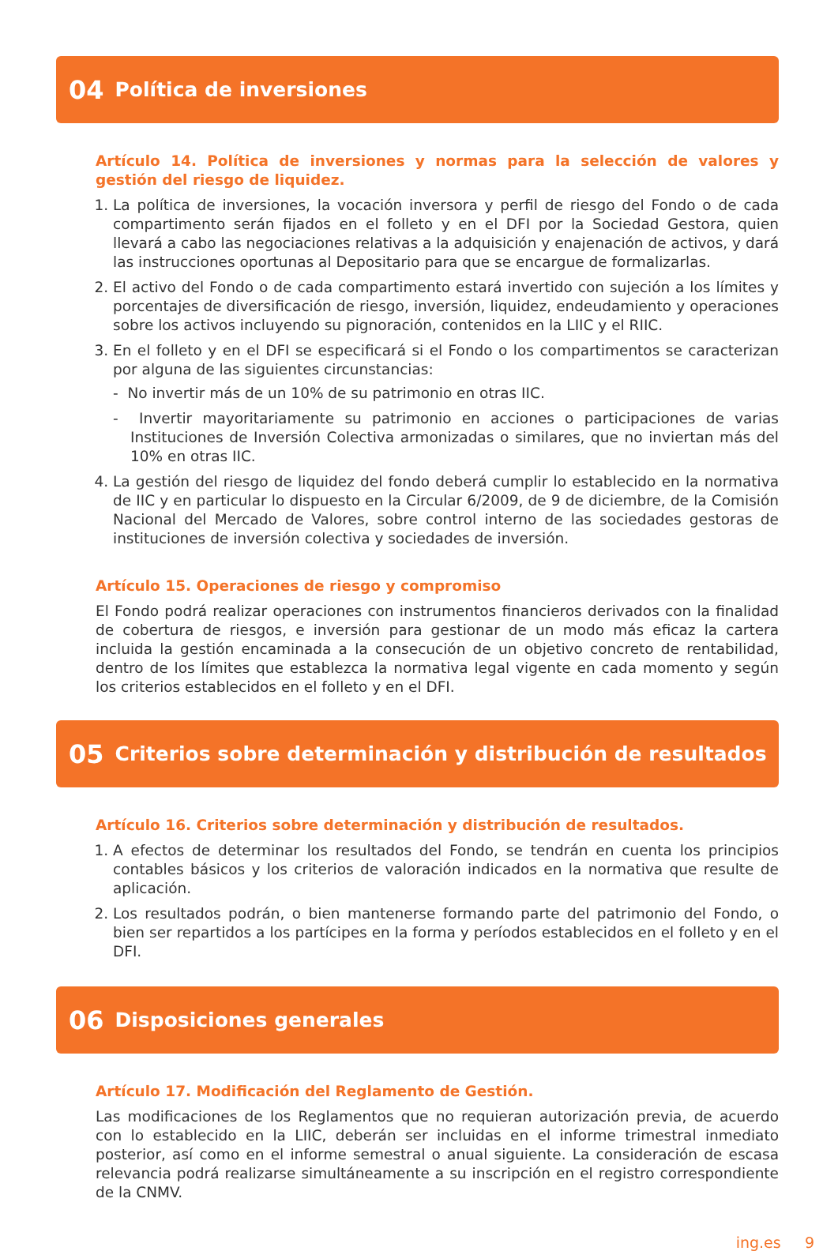04 Política de inversiones
Artículo 14. Política de inversiones y normas para la selección de valores y gestión del riesgo de liquidez.
1. La política de inversiones, la vocación inversora y perfil de riesgo del Fondo o de cada compartimento serán fijados en el folleto y en el DFI por la Sociedad Gestora, quien llevará a cabo las negociaciones relativas a la adquisición y enajenación de activos, y dará las instrucciones oportunas al Depositario para que se encargue de formalizarlas.
2. El activo del Fondo o de cada compartimento estará invertido con sujeción a los límites y porcentajes de diversificación de riesgo, inversión, liquidez, endeudamiento y operaciones sobre los activos incluyendo su pignoración, contenidos en la LIIC y el RIIC.
3. En el folleto y en el DFI se especificará si el Fondo o los compartimentos se caracterizan por alguna de las siguientes circunstancias:
- No invertir más de un 10% de su patrimonio en otras IIC.
- Invertir mayoritariamente su patrimonio en acciones o participaciones de varias Instituciones de Inversión Colectiva armonizadas o similares, que no inviertan más del 10% en otras IIC.
4. La gestión del riesgo de liquidez del fondo deberá cumplir lo establecido en la normativa de IIC y en particular lo dispuesto en la Circular 6/2009, de 9 de diciembre, de la Comisión Nacional del Mercado de Valores, sobre control interno de las sociedades gestoras de instituciones de inversión colectiva y sociedades de inversión.
Artículo 15. Operaciones de riesgo y compromiso
El Fondo podrá realizar operaciones con instrumentos financieros derivados con la finalidad de cobertura de riesgos, e inversión para gestionar de un modo más eficaz la cartera incluida la gestión encaminada a la consecución de un objetivo concreto de rentabilidad, dentro de los límites que establezca la normativa legal vigente en cada momento y según los criterios establecidos en el folleto y en el DFI.
05 Criterios sobre determinación y distribución de resultados
Artículo 16. Criterios sobre determinación y distribución de resultados.
1. A efectos de determinar los resultados del Fondo, se tendrán en cuenta los principios contables básicos y los criterios de valoración indicados en la normativa que resulte de aplicación.
2. Los resultados podrán, o bien mantenerse formando parte del patrimonio del Fondo, o bien ser repartidos a los partícipes en la forma y períodos establecidos en el folleto y en el DFI.
06 Disposiciones generales
Artículo 17. Modificación del Reglamento de Gestión.
Las modificaciones de los Reglamentos que no requieran autorización previa, de acuerdo con lo establecido en la LIIC, deberán ser incluidas en el informe trimestral inmediato posterior, así como en el informe semestral o anual siguiente. La consideración de escasa relevancia podrá realizarse simultáneamente a su inscripción en el registro correspondiente de la CNMV.
ing.es 9